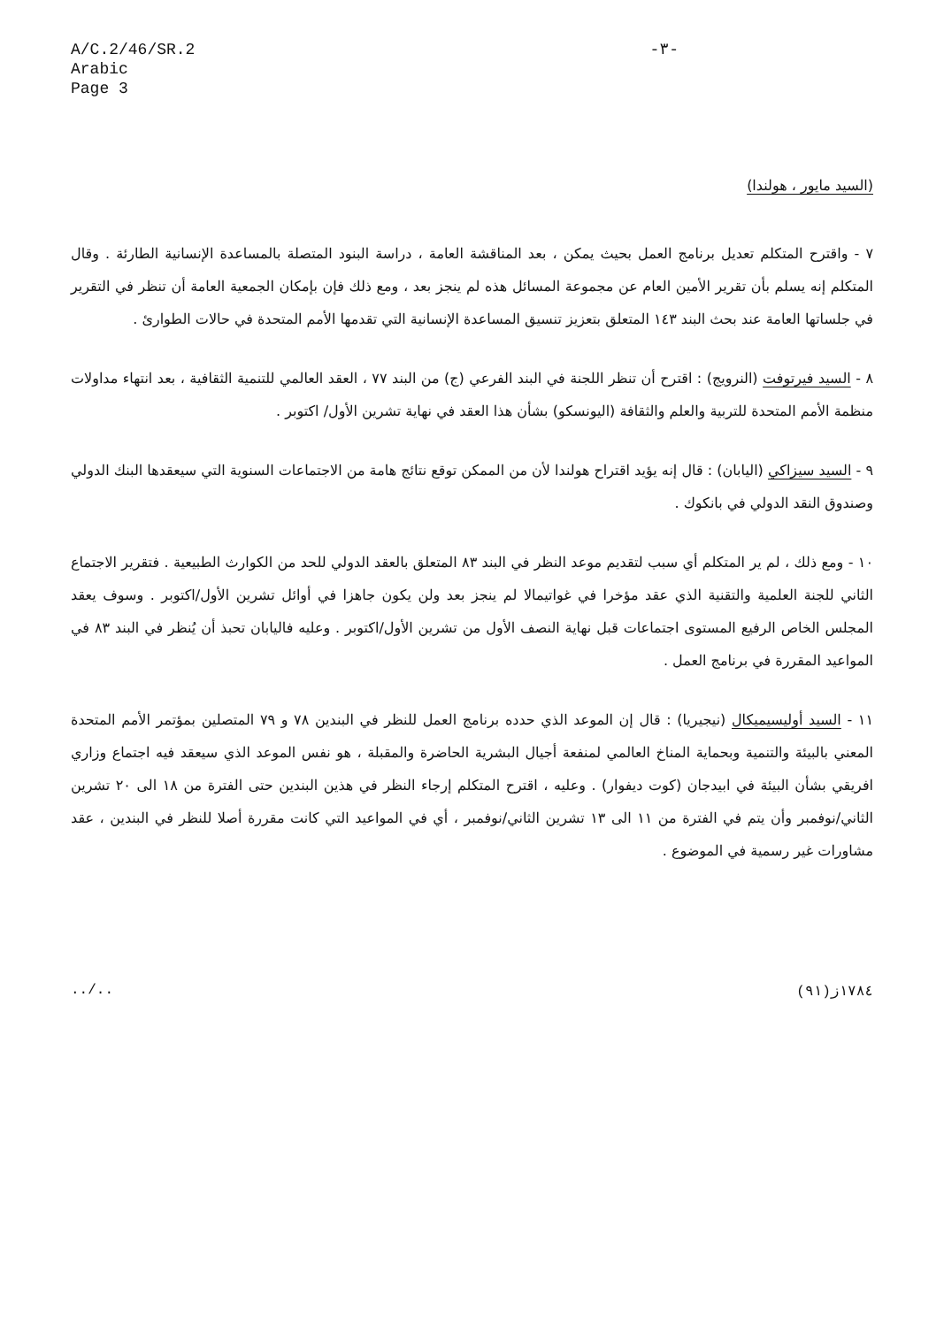A/C.2/46/SR.2
Arabic
Page 3
-٣-
(السيد مايور ، هولندا)
٧ - واقترح المتكلم تعديل برنامج العمل بحيث يمكن ، بعد المناقشة العامة ، دراسة البنود المتصلة بالمساعدة الإنسانية الطارئة . وقال المتكلم إنه يسلم بأن تقرير الأمين العام عن مجموعة المسائل هذه لم ينجز بعد ، ومع ذلك فإن بإمكان الجمعية العامة أن تنظر في التقرير في جلساتها العامة عند بحث البند ١٤٣ المتعلق بتعزيز تنسيق المساعدة الإنسانية التي تقدمها الأمم المتحدة في حالات الطوارئ .
٨ - السيد فيرتوفت (النرويج) : اقترح أن تنظر اللجنة في البند الفرعي (ج) من البند ٧٧ ، العقد العالمي للتنمية الثقافية ، بعد انتهاء مداولات منظمة الأمم المتحدة للتربية والعلم والثقافة (اليونسكو) بشأن هذا العقد في نهاية تشرين الأول/ اكتوبر .
٩ - السيد سيزاكي (اليابان) : قال إنه يؤيد اقتراح هولندا لأن من الممكن توقع نتائج هامة من الاجتماعات السنوية التي سيعقدها البنك الدولي وصندوق النقد الدولي في بانكوك .
١٠ - ومع ذلك ، لم ير المتكلم أي سبب لتقديم موعد النظر في البند ٨٣ المتعلق بالعقد الدولي للحد من الكوارث الطبيعية . فتقرير الاجتماع الثاني للجنة العلمية والتقنية الذي عقد مؤخرا في غواتيمالا لم ينجز بعد ولن يكون جاهزا في أوائل تشرين الأول/اكتوبر . وسوف يعقد المجلس الخاص الرفيع المستوى اجتماعات قبل نهاية النصف الأول من تشرين الأول/اكتوبر . وعليه فاليابان تحبذ أن يُنظر في البند ٨٣ في المواعيد المقررة في برنامج العمل .
١١ - السيد أوليسيميكال (نيجيريا) : قال إن الموعد الذي حدده برنامج العمل للنظر في البندين ٧٨ و ٧٩ المتصلين بمؤتمر الأمم المتحدة المعني بالبيئة والتنمية وبحماية المناخ العالمي لمنفعة أجيال البشرية الحاضرة والمقبلة ، هو نفس الموعد الذي سيعقد فيه اجتماع وزاري افريقي بشأن البيئة في ابيدجان (كوت ديفوار) . وعليه ، اقترح المتكلم إرجاء النظر في هذين البندين حتى الفترة من ١٨ الى ٢٠ تشرين الثاني/نوفمبر وأن يتم في الفترة من ١١ الى ١٣ تشرين الثاني/نوفمبر ، أي في المواعيد التي كانت مقررة أصلا للنظر في البندين ، عقد مشاورات غير رسمية في الموضوع .
../.. ١٧٨٤ز(٩١)